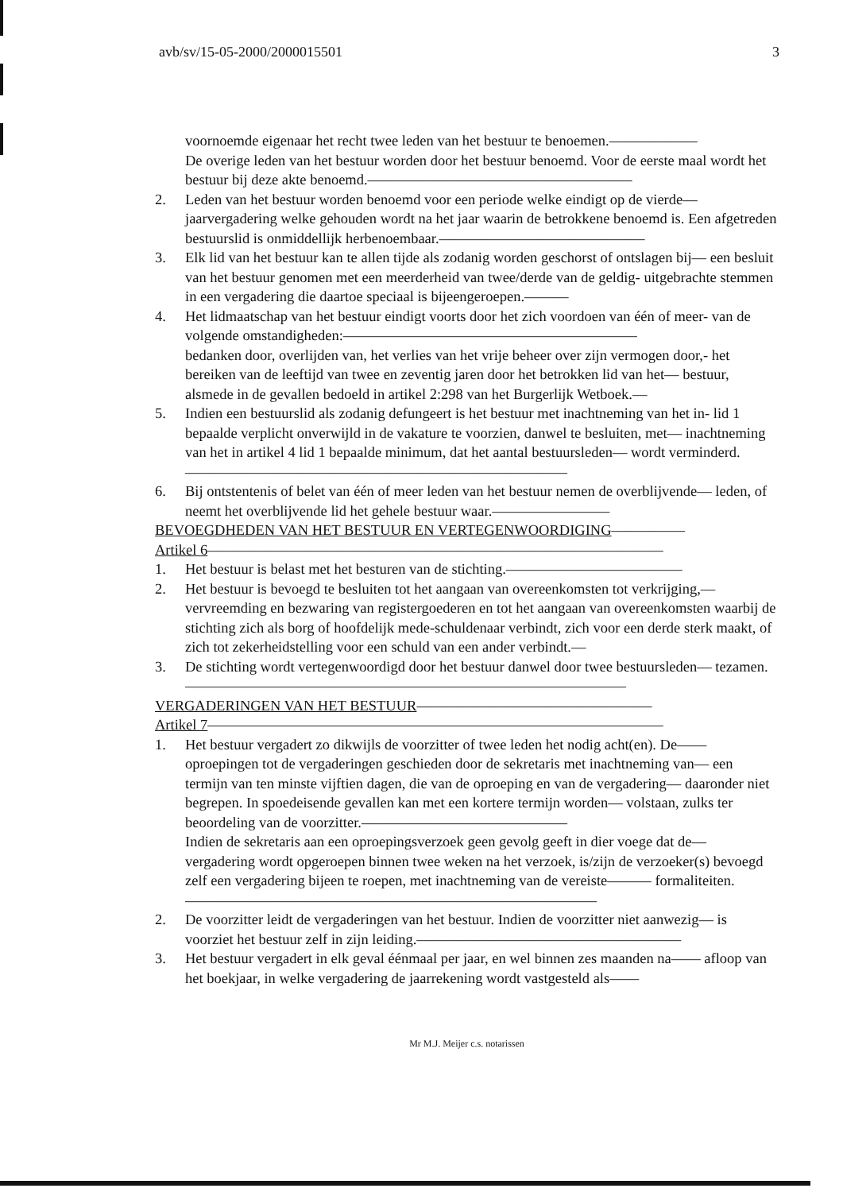avb/sv/15-05-2000/2000015501 3
voornoemde eigenaar het recht twee leden van het bestuur te benoemen.——————
De overige leden van het bestuur worden door het bestuur benoemd. Voor de eerste maal wordt het bestuur bij deze akte benoemd.——————————————————
2. Leden van het bestuur worden benoemd voor een periode welke eindigt op de vierde— jaarvergadering welke gehouden wordt na het jaar waarin de betrokkene benoemd is. Een afgetreden bestuurslid is onmiddellijk herbenoembaar.——————————————
3. Elk lid van het bestuur kan te allen tijde als zodanig worden geschorst of ontslagen bij— een besluit van het bestuur genomen met een meerderheid van twee/derde van de geldig- uitgebrachte stemmen in een vergadering die daartoe speciaal is bijeengeroepen.———
4. Het lidmaatschap van het bestuur eindigt voorts door het zich voordoen van één of meer- van de volgende omstandigheden:————————————————————
bedanken door, overlijden van, het verlies van het vrije beheer over zijn vermogen door,- het bereiken van de leeftijd van twee en zeventig jaren door het betrokken lid van het— bestuur, alsmede in de gevallen bedoeld in artikel 2:298 van het Burgerlijk Wetboek.—
5. Indien een bestuurslid als zodanig defungeert is het bestuur met inachtneming van het in- lid 1 bepaalde verplicht onverwijld in de vakature te voorzien, danwel te besluiten, met— inachtneming van het in artikel 4 lid 1 bepaalde minimum, dat het aantal bestuursleden— wordt verminderd.——————————————————————————
6. Bij ontstentenis of belet van één of meer leden van het bestuur nemen de overblijvende— leden, of neemt het overblijvende lid het gehele bestuur waar.————————
BEVOEGDHEDEN VAN HET BESTUUR EN VERTEGENWOORDIGING—————
Artikel 6———————————————————————————————
1. Het bestuur is belast met het besturen van de stichting.————————————
2. Het bestuur is bevoegd te besluiten tot het aangaan van overeenkomsten tot verkrijging,— vervreemding en bezwaring van registergoederen en tot het aangaan van overeenkomsten waarbij de stichting zich als borg of hoofdelijk mede-schuldenaar verbindt, zich voor een derde sterk maakt, of zich tot zekerheidstelling voor een schuld van een ander verbindt.—
3. De stichting wordt vertegenwoordigd door het bestuur danwel door twee bestuursleden— tezamen.——————————————————————————————
VERGADERINGEN VAN HET BESTUUR————————————————
Artikel 7———————————————————————————————
1. Het bestuur vergadert zo dikwijls de voorzitter of twee leden het nodig acht(en). De—— oproepingen tot de vergaderingen geschieden door de sekretaris met inachtneming van— een termijn van ten minste vijftien dagen, die van de oproeping en van de vergadering— daaronder niet begrepen. In spoedeisende gevallen kan met een kortere termijn worden— volstaan, zulks ter beoordeling van de voorzitter.——————————————
Indien de sekretaris aan een oproepingsverzoek geen gevolg geeft in dier voege dat de— vergadering wordt opgeroepen binnen twee weken na het verzoek, is/zijn de verzoeker(s) bevoegd zelf een vergadering bijeen te roepen, met inachtneming van de vereiste——— formaliteiten.————————————————————————————
2. De voorzitter leidt de vergaderingen van het bestuur. Indien de voorzitter niet aanwezig— is voorziet het bestuur zelf in zijn leiding.——————————————————
3. Het bestuur vergadert in elk geval éénmaal per jaar, en wel binnen zes maanden na—— afloop van het boekjaar, in welke vergadering de jaarrekening wordt vastgesteld als——
Mr M.J. Meijer c.s. notarissen